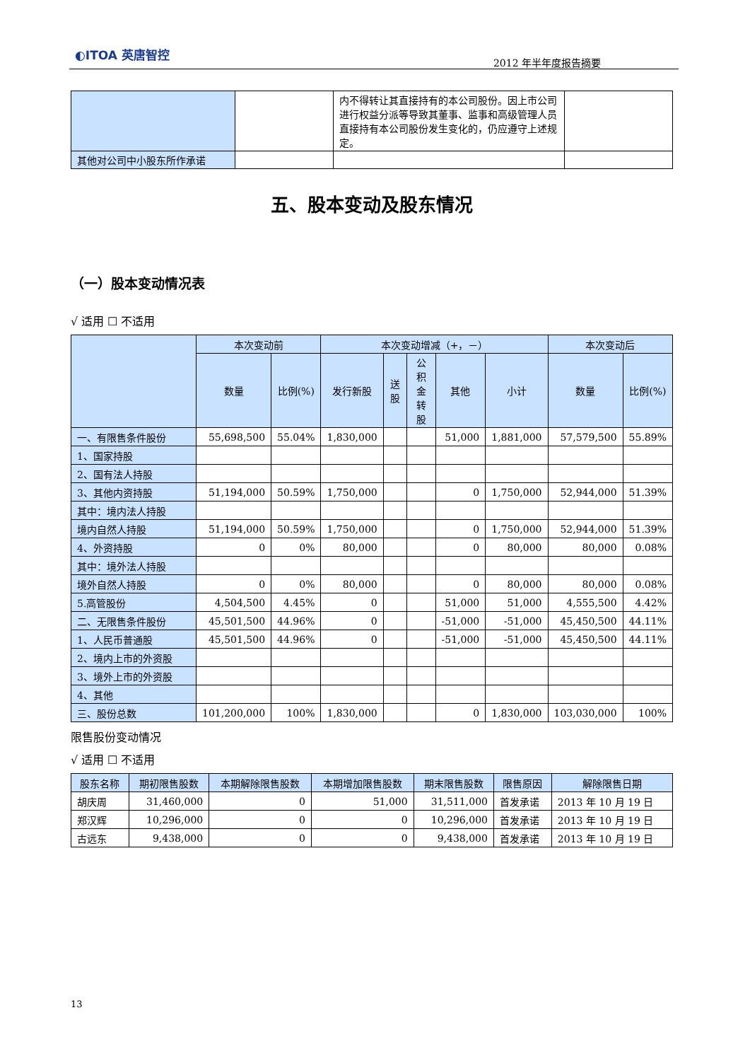◐ITOA 英唐智控
2012 年半年度报告摘要
| | | 内不得转让其直接持有的本公司股份。因上市公司进行权益分派等导致其董事、监事和高级管理人员直接持有本公司股份发生变化的，仍应遵守上述规定。 | |
| 其他对公司中小股东所作承诺 | | | |
五、股本变动及股东情况
（一）股本变动情况表
√ 适用 ☐ 不适用
| | 本次变动前 | | 本次变动增减（+，－） | | | | | 本次变动后 | |
| | 数量 | 比例(%) | 发行新股 | 送股 | 公积金转股 | 其他 | 小计 | 数量 | 比例(%) |
| 一、有限售条件股份 | 55,698,500 | 55.04% | 1,830,000 | | | 51,000 | 1,881,000 | 57,579,500 | 55.89% |
| 1、国家持股 | | | | | | | | | |
| 2、国有法人持股 | | | | | | | | | |
| 3、其他内资持股 | 51,194,000 | 50.59% | 1,750,000 | | | 0 | 1,750,000 | 52,944,000 | 51.39% |
| 其中：境内法人持股 | | | | | | | | | |
| 境内自然人持股 | 51,194,000 | 50.59% | 1,750,000 | | | 0 | 1,750,000 | 52,944,000 | 51.39% |
| 4、外资持股 | 0 | 0% | 80,000 | | | 0 | 80,000 | 80,000 | 0.08% |
| 其中：境外法人持股 | | | | | | | | | |
| 境外自然人持股 | 0 | 0% | 80,000 | | | 0 | 80,000 | 80,000 | 0.08% |
| 5.高管股份 | 4,504,500 | 4.45% | 0 | | | 51,000 | 51,000 | 4,555,500 | 4.42% |
| 二、无限售条件股份 | 45,501,500 | 44.96% | 0 | | | -51,000 | -51,000 | 45,450,500 | 44.11% |
| 1、人民币普通股 | 45,501,500 | 44.96% | 0 | | | -51,000 | -51,000 | 45,450,500 | 44.11% |
| 2、境内上市的外资股 | | | | | | | | | |
| 3、境外上市的外资股 | | | | | | | | | |
| 4、其他 | | | | | | | | | |
| 三、股份总数 | 101,200,000 | 100% | 1,830,000 | | | 0 | 1,830,000 | 103,030,000 | 100% |
限售股份变动情况
√ 适用 ☐ 不适用
| 股东名称 | 期初限售股数 | 本期解除限售股数 | 本期增加限售股数 | 期末限售股数 | 限售原因 | 解除限售日期 |
| 胡庆周 | 31,460,000 | 0 | 51,000 | 31,511,000 | 首发承诺 | 2013 年 10 月 19 日 |
| 郑汉辉 | 10,296,000 | 0 | 0 | 10,296,000 | 首发承诺 | 2013 年 10 月 19 日 |
| 古远东 | 9,438,000 | 0 | 0 | 9,438,000 | 首发承诺 | 2013 年 10 月 19 日 |
13